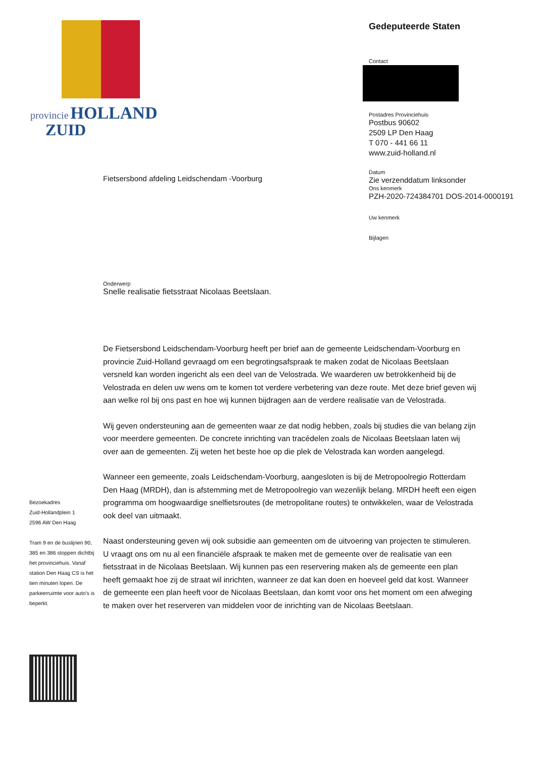provincie HOLLAND
ZUID
Gedeputeerde Staten
Contact
Postadres Provinciehuis
Postbus 90602
2509 LP Den Haag
T 070 - 441 66 11
www.zuid-holland.nl
Datum
Zie verzenddatum linksonder
Ons kenmerk
PZH-2020-724384701 DOS-2014-0000191
Uw kenmerk
Bijlagen
Fietsersbond afdeling Leidschendam -Voorburg
Onderwerp
Snelle realisatie fietsstraat Nicolaas Beetslaan.
De Fietsersbond Leidschendam-Voorburg heeft per brief aan de gemeente Leidschendam-Voorburg en provincie Zuid-Holland gevraagd om een begrotingsafspraak te maken zodat de Nicolaas Beetslaan versneld kan worden ingericht als een deel van de Velostrada. We waarderen uw betrokkenheid bij de Velostrada en delen uw wens om te komen tot verdere verbetering van deze route. Met deze brief geven wij aan welke rol bij ons past en hoe wij kunnen bijdragen aan de verdere realisatie van de Velostrada.
Wij geven ondersteuning aan de gemeenten waar ze dat nodig hebben, zoals bij studies die van belang zijn voor meerdere gemeenten. De concrete inrichting van tracédelen zoals de Nicolaas Beetslaan laten wij over aan de gemeenten. Zij weten het beste hoe op die plek de Velostrada kan worden aangelegd.
Wanneer een gemeente, zoals Leidschendam-Voorburg, aangesloten is bij de Metropoolregio Rotterdam Den Haag (MRDH), dan is afstemming met de Metropoolregio van wezenlijk belang. MRDH heeft een eigen programma om hoogwaardige snelfietsroutes (de metropolitane routes) te ontwikkelen, waar de Velostrada ook deel van uitmaakt.
Naast ondersteuning geven wij ook subsidie aan gemeenten om de uitvoering van projecten te stimuleren. U vraagt ons om nu al een financiële afspraak te maken met de gemeente over de realisatie van een fietsstraat in de Nicolaas Beetslaan. Wij kunnen pas een reservering maken als de gemeente een plan heeft gemaakt hoe zij de straat wil inrichten, wanneer ze dat kan doen en hoeveel geld dat kost. Wanneer de gemeente een plan heeft voor de Nicolaas Beetslaan, dan komt voor ons het moment om een afweging te maken over het reserveren van middelen voor de inrichting van de Nicolaas Beetslaan.
Bezoekadres
Zuid-Hollandplein 1
2596 AW Den Haag
Tram 9 en de buslijnen 90, 385 en 386 stoppen dichtbij het provinciehuis. Vanaf station Den Haag CS is het tien minuten lopen. De parkeerruimte voor auto’s is beperkt.